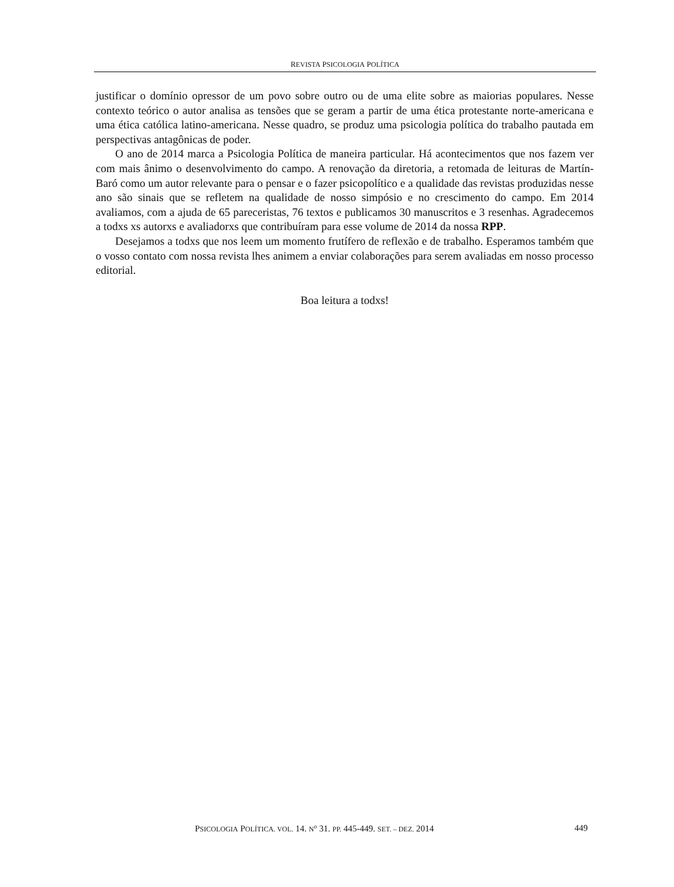REVISTA PSICOLOGIA POLÍTICA
justificar o domínio opressor de um povo sobre outro ou de uma elite sobre as maiorias populares. Nesse contexto teórico o autor analisa as tensões que se geram a partir de uma ética protestante norte-americana e uma ética católica latino-americana. Nesse quadro, se produz uma psicologia política do trabalho pautada em perspectivas antagônicas de poder.
O ano de 2014 marca a Psicologia Política de maneira particular. Há acontecimentos que nos fazem ver com mais ânimo o desenvolvimento do campo. A renovação da diretoria, a retomada de leituras de Martín-Baró como um autor relevante para o pensar e o fazer psicopolítico e a qualidade das revistas produzidas nesse ano são sinais que se refletem na qualidade de nosso simpósio e no crescimento do campo. Em 2014 avaliamos, com a ajuda de 65 pareceristas, 76 textos e publicamos 30 manuscritos e 3 resenhas. Agradecemos a todxs xs autorxs e avaliadorxs que contribuíram para esse volume de 2014 da nossa RPP.
Desejamos a todxs que nos leem um momento frutífero de reflexão e de trabalho. Esperamos também que o vosso contato com nossa revista lhes animem a enviar colaborações para serem avaliadas em nosso processo editorial.
Boa leitura a todxs!
PSICOLOGIA POLÍTICA. VOL. 14. N<sup>o</sup> 31. PP. 445-449. SET. – DEZ. 2014 449